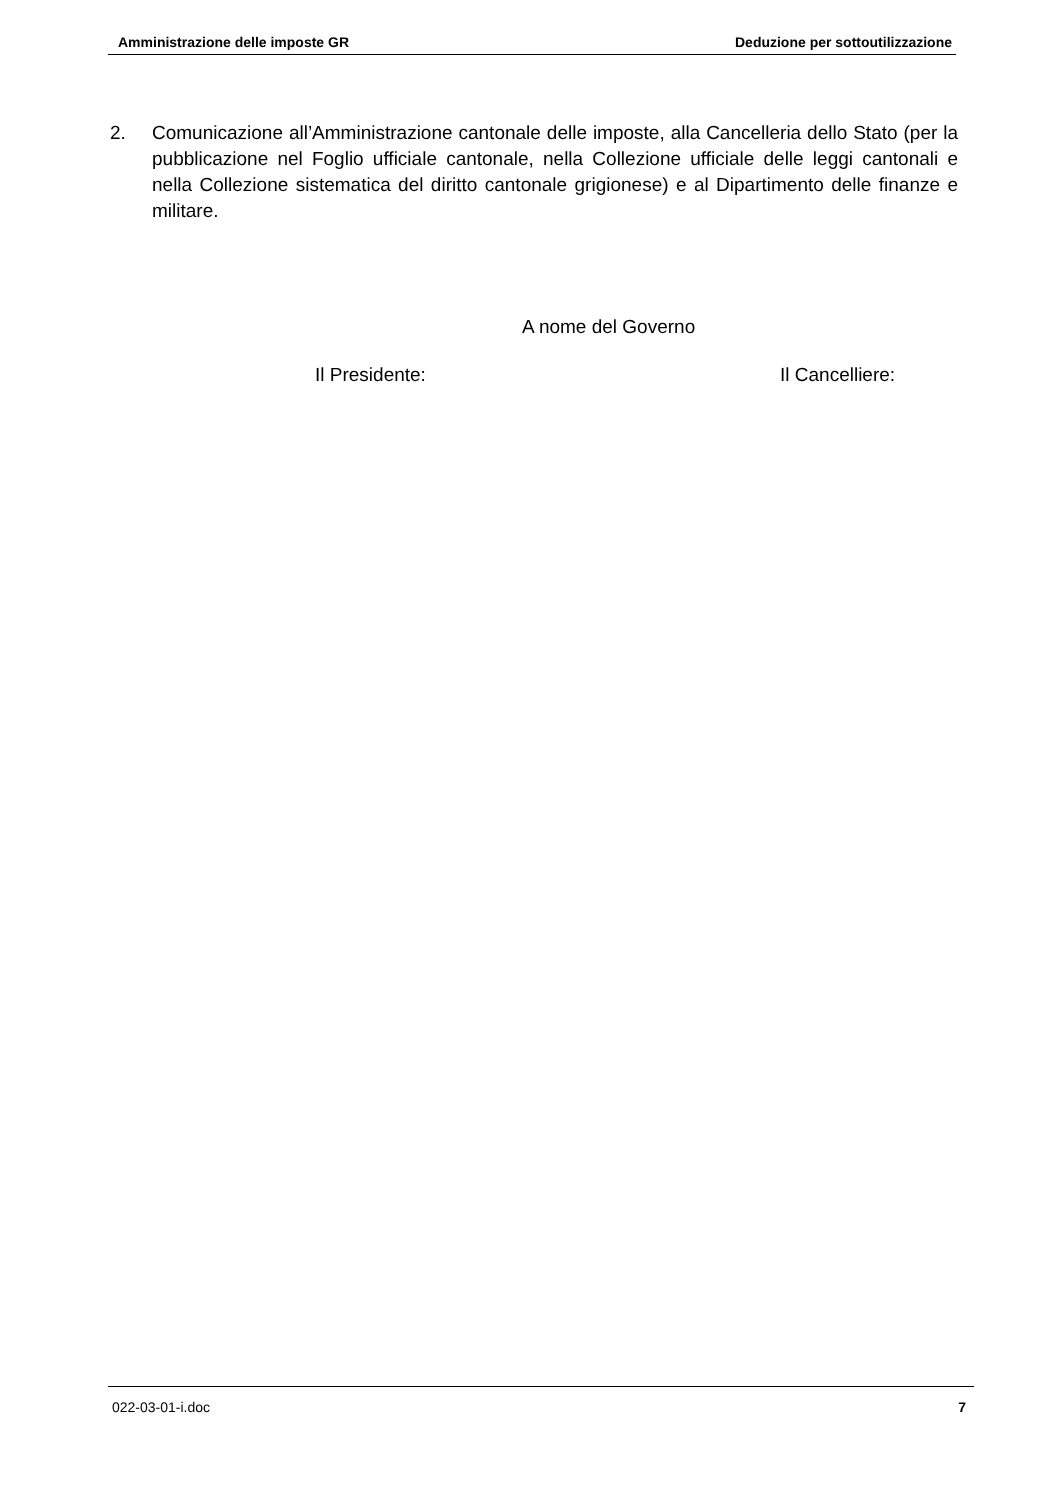Amministrazione delle imposte GR Deduzione per sottoutilizzazione
2. Comunicazione all’Amministrazione cantonale delle imposte, alla Cancelleria dello Stato (per la pubblicazione nel Foglio ufficiale cantonale, nella Collezione ufficiale delle leggi cantonali e nella Collezione sistematica del diritto cantonale grigionese) e al Dipartimento delle finanze e militare.
A nome del Governo
Il Presidente: Il Cancelliere:
022-03-01-i.doc 7